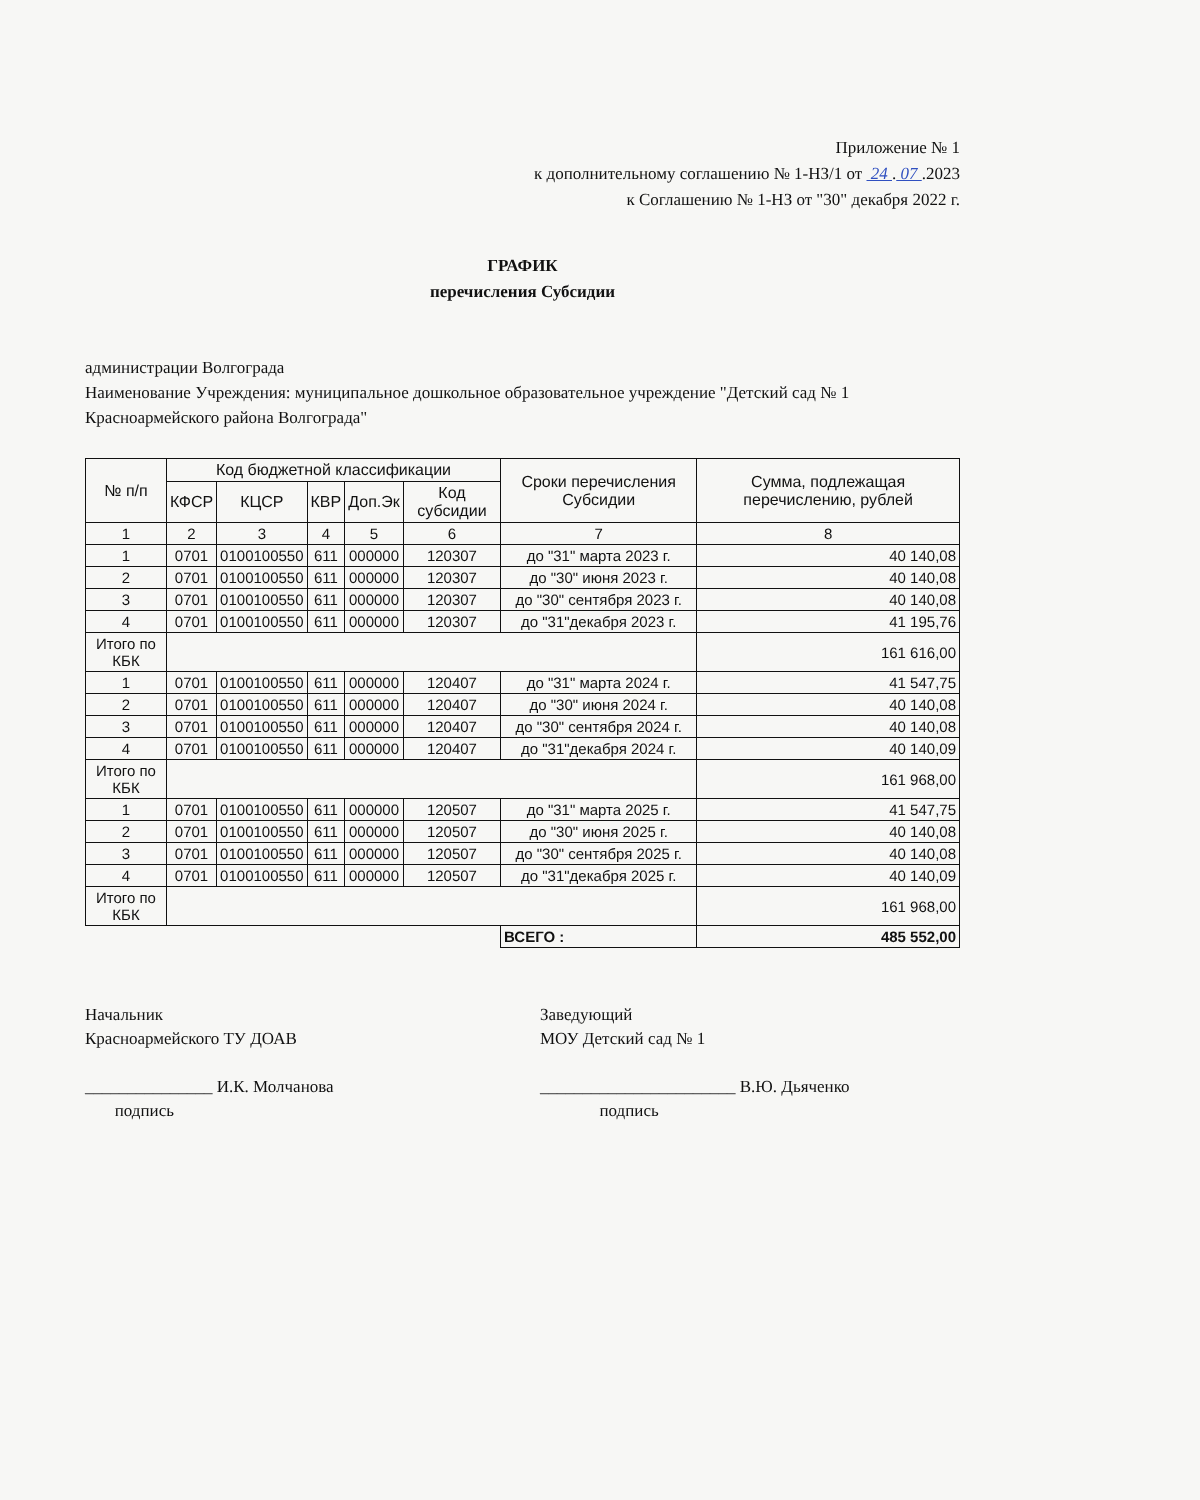Приложение № 1
к дополнительному соглашению № 1-НЗ/1 от 24 . 07 .2023
к Соглашению № 1-НЗ от "30" декабря 2022 г.
ГРАФИК
перечисления Субсидии
администрации Волгограда
Наименование Учреждения: муниципальное дошкольное образовательное учреждение "Детский сад № 1 Красноармейского района Волгограда"
| № п/п | Код бюджетной классификации | | | | | Сроки перечисления Субсидии | Сумма, подлежащая перечислению, рублей |
| --- | --- | --- | --- | --- | --- | --- | --- |
| | КФСР | КЦСР | КВР | Доп.Эк | Код субсидии | | |
| 1 | 2 | 3 | 4 | 5 | 6 | 7 | 8 |
| 1 | 0701 | 0100100550 | 611 | 000000 | 120307 | до "31" марта 2023 г. | 40 140,08 |
| 2 | 0701 | 0100100550 | 611 | 000000 | 120307 | до "30" июня 2023 г. | 40 140,08 |
| 3 | 0701 | 0100100550 | 611 | 000000 | 120307 | до "30" сентября 2023 г. | 40 140,08 |
| 4 | 0701 | 0100100550 | 611 | 000000 | 120307 | до "31"декабря 2023 г. | 41 195,76 |
| Итого по КБК | | | | | | | 161 616,00 |
| 1 | 0701 | 0100100550 | 611 | 000000 | 120407 | до "31" марта 2024 г. | 41 547,75 |
| 2 | 0701 | 0100100550 | 611 | 000000 | 120407 | до "30" июня 2024 г. | 40 140,08 |
| 3 | 0701 | 0100100550 | 611 | 000000 | 120407 | до "30" сентября 2024 г. | 40 140,08 |
| 4 | 0701 | 0100100550 | 611 | 000000 | 120407 | до "31"декабря 2024 г. | 40 140,09 |
| Итого по КБК | | | | | | | 161 968,00 |
| 1 | 0701 | 0100100550 | 611 | 000000 | 120507 | до "31" марта 2025 г. | 41 547,75 |
| 2 | 0701 | 0100100550 | 611 | 000000 | 120507 | до "30" июня 2025 г. | 40 140,08 |
| 3 | 0701 | 0100100550 | 611 | 000000 | 120507 | до "30" сентября 2025 г. | 40 140,08 |
| 4 | 0701 | 0100100550 | 611 | 000000 | 120507 | до "31"декабря 2025 г. | 40 140,09 |
| Итого по КБК | | | | | | | 161 968,00 |
| | | | | | | ВСЕГО : | 485 552,00 |
Начальник
Красноармейского ТУ ДОАВ
_______________ И.К. Молчанова
подпись
Заведующий
МОУ Детский сад № 1
_______________________ В.Ю. Дьяченко
подпись